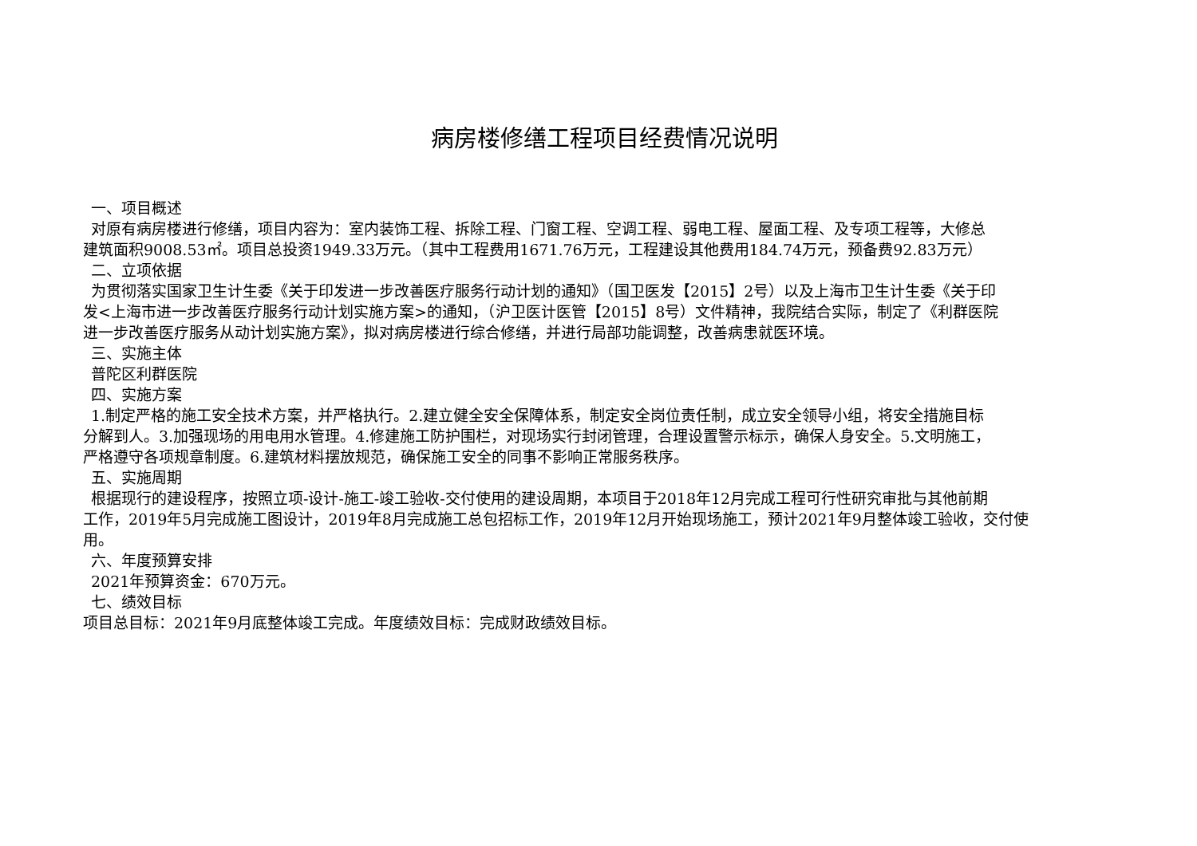病房楼修缮工程项目经费情况说明
一、项目概述
对原有病房楼进行修缮，项目内容为：室内装饰工程、拆除工程、门窗工程、空调工程、弱电工程、屋面工程、及专项工程等，大修总
建筑面积9008.53㎡。项目总投资1949.33万元。（其中工程费用1671.76万元，工程建设其他费用184.74万元，预备费92.83万元）
二、立项依据
为贯彻落实国家卫生计生委《关于印发进一步改善医疗服务行动计划的通知》（国卫医发【2015】2号）以及上海市卫生计生委《关于印
发<上海市进一步改善医疗服务行动计划实施方案>的通知，（沪卫医计医管【2015】8号）文件精神，我院结合实际，制定了《利群医院
进一步改善医疗服务从动计划实施方案》，拟对病房楼进行综合修缮，并进行局部功能调整，改善病患就医环境。
三、实施主体
普陀区利群医院
四、实施方案
1.制定严格的施工安全技术方案，并严格执行。2.建立健全安全保障体系，制定安全岗位责任制，成立安全领导小组，将安全措施目标
分解到人。3.加强现场的用电用水管理。4.修建施工防护围栏，对现场实行封闭管理，合理设置警示标示，确保人身安全。5.文明施工，
严格遵守各项规章制度。6.建筑材料摆放规范，确保施工安全的同事不影响正常服务秩序。
五、实施周期
根据现行的建设程序，按照立项-设计-施工-竣工验收-交付使用的建设周期，本项目于2018年12月完成工程可行性研究审批与其他前期
工作，2019年5月完成施工图设计，2019年8月完成施工总包招标工作，2019年12月开始现场施工，预计2021年9月整体竣工验收，交付使
用。
六、年度预算安排
2021年预算资金：670万元。
七、绩效目标
项目总目标：2021年9月底整体竣工完成。年度绩效目标：完成财政绩效目标。